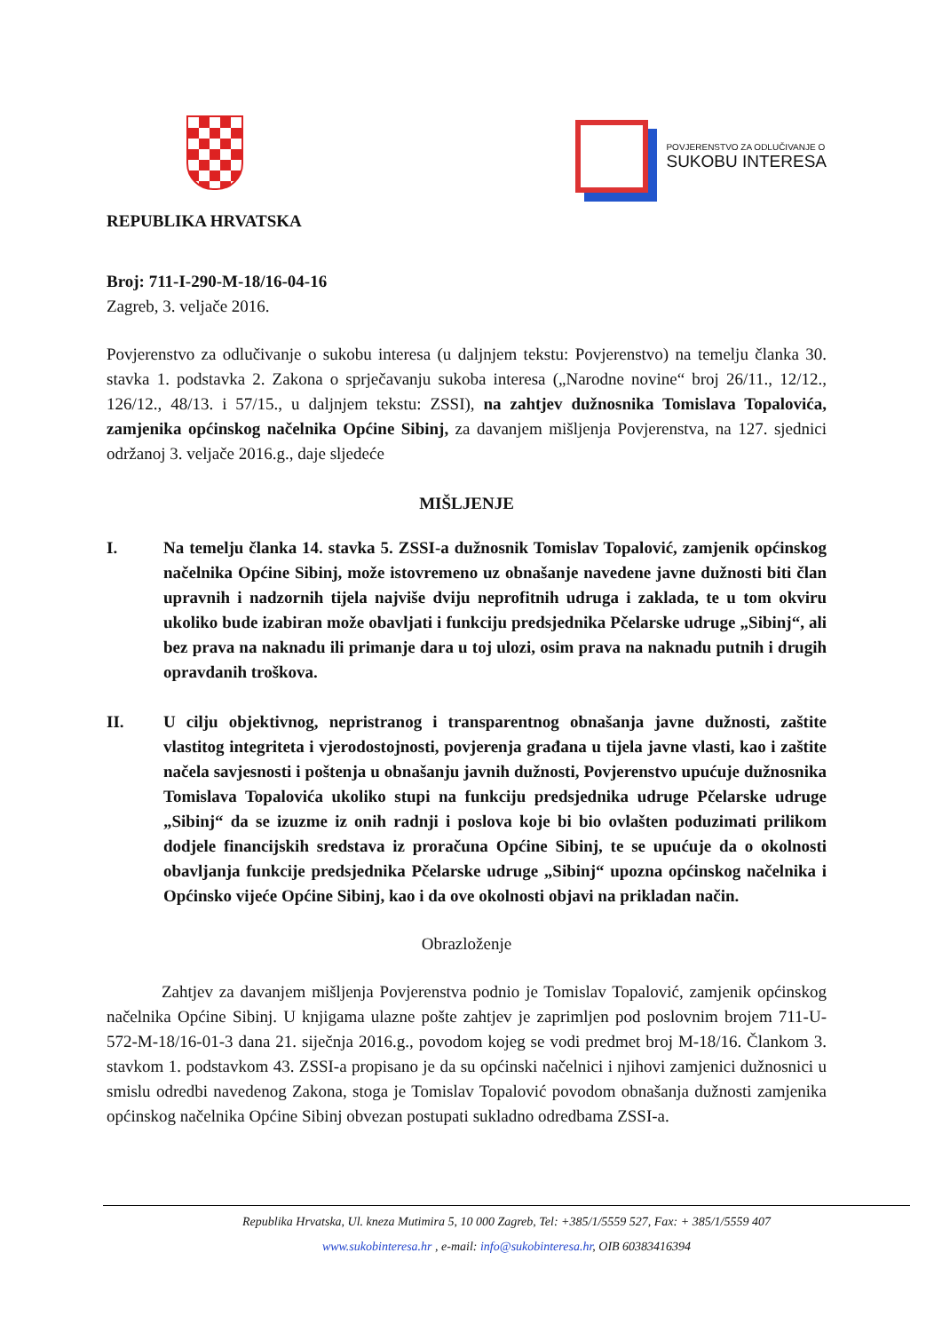POVJERENSTVO ZA ODLUČIVANJE O
SUKOBU INTERESA
REPUBLIKA HRVATSKA
Broj: 711-I-290-M-18/16-04-16
Zagreb, 3. veljače 2016.
Povjerenstvo za odlučivanje o sukobu interesa (u daljnjem tekstu: Povjerenstvo) na temelju članka 30. stavka 1. podstavka 2. Zakona o sprječavanju sukoba interesa („Narodne novine“ broj 26/11., 12/12., 126/12., 48/13. i 57/15., u daljnjem tekstu: ZSSI), na zahtjev dužnosnika Tomislava Topalovića, zamjenika općinskog načelnika Općine Sibinj, za davanjem mišljenja Povjerenstva, na 127. sjednici održanoj 3. veljače 2016.g., daje sljedeće
MIŠLJENJE
I. Na temelju članka 14. stavka 5. ZSSI-a dužnosnik Tomislav Topalović, zamjenik općinskog načelnika Općine Sibinj, može istovremeno uz obnašanje navedene javne dužnosti biti član upravnih i nadzornih tijela najviše dviju neprofitnih udruga i zaklada, te u tom okviru ukoliko bude izabiran može obavljati i funkciju predsjednika Pčelarske udruge „Sibinj“, ali bez prava na naknadu ili primanje dara u toj ulozi, osim prava na naknadu putnih i drugih opravdanih troškova.
II. U cilju objektivnog, nepristranog i transparentnog obnašanja javne dužnosti, zaštite vlastitog integriteta i vjerodostojnosti, povjerenja građana u tijela javne vlasti, kao i zaštite načela savjesnosti i poštenja u obnašanju javnih dužnosti, Povjerenstvo upućuje dužnosnika Tomislava Topalovića ukoliko stupi na funkciju predsjednika udruge Pčelarske udruge „Sibinj“ da se izuzme iz onih radnji i poslova koje bi bio ovlašten poduzimati prilikom dodjele financijskih sredstava iz proračuna Općine Sibinj, te se upućuje da o okolnosti obavljanja funkcije predsjednika Pčelarske udruge „Sibinj“ upozna općinskog načelnika i Općinsko vijeće Općine Sibinj, kao i da ove okolnosti objavi na prikladan način.
Obrazloženje
Zahtjev za davanjem mišljenja Povjerenstva podnio je Tomislav Topalović, zamjenik općinskog načelnika Općine Sibinj. U knjigama ulazne pošte zahtjev je zaprimljen pod poslovnim brojem 711-U-572-M-18/16-01-3 dana 21. siječnja 2016.g., povodom kojeg se vodi predmet broj M-18/16. Člankom 3. stavkom 1. podstavkom 43. ZSSI-a propisano je da su općinski načelnici i njihovi zamjenici dužnosnici u smislu odredbi navedenog Zakona, stoga je Tomislav Topalović povodom obnašanja dužnosti zamjenika općinskog načelnika Općine Sibinj obvezan postupati sukladno odredbama ZSSI-a.
Republika Hrvatska, Ul. kneza Mutimira 5, 10 000 Zagreb, Tel: +385/1/5559 527, Fax: + 385/1/5559 407
www.sukobinteresa.hr , e-mail: info@sukobinteresa.hr, OIB 60383416394